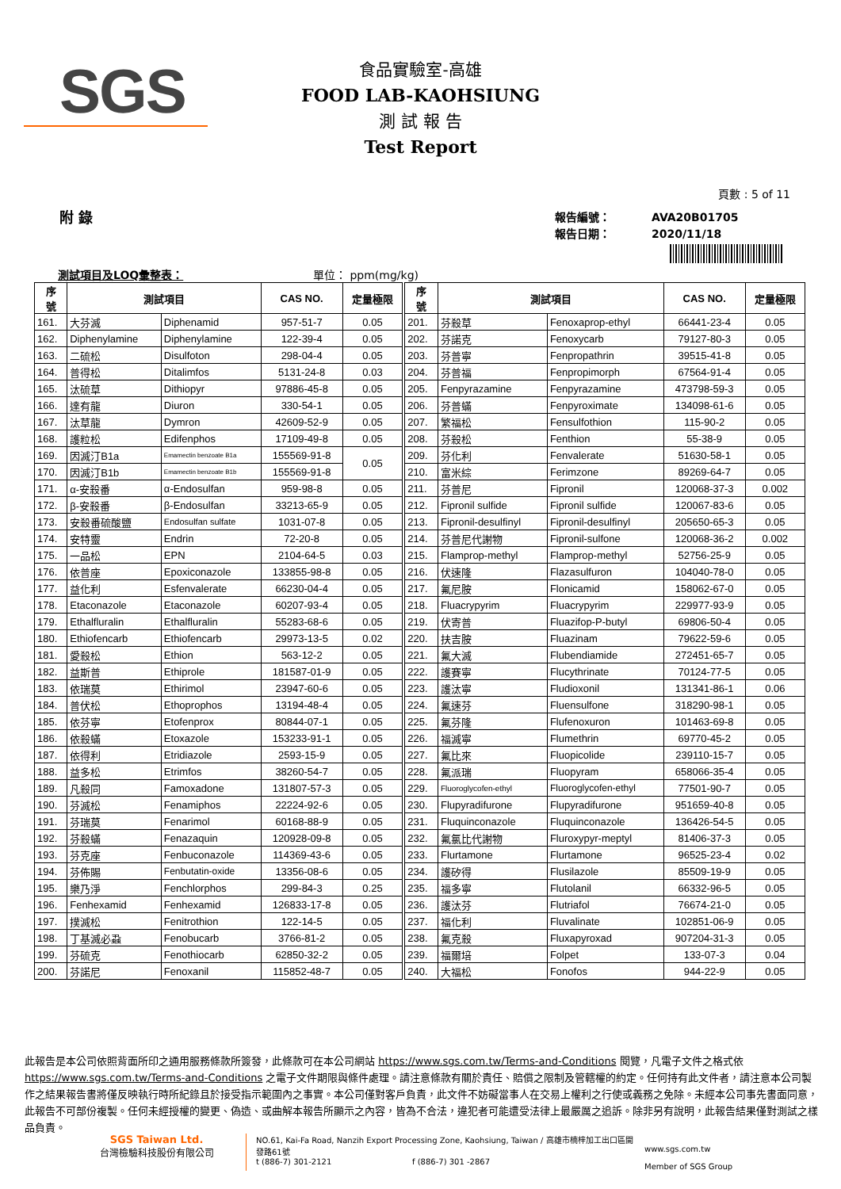SGS
食品實驗室-高雄
FOOD LAB-KAOHSIUNG
測 試 報 告
Test Report
頁數 : 5 of 11
附 錄
報告編號：
報告日期：
AVA20B01705
2020/11/18
測試項目及LOQ彙整表： 單位： ppm(mg/kg)
| 序 號 | 測試項目 | | CAS NO. | 定量極限 | 序 號 | 測試項目 | | CAS NO. | 定量極限 |
| --- | --- | --- | --- | --- | --- | --- | --- | --- | --- |
| 161. | 大芬滅 | Diphenamid | 957-51-7 | 0.05 | 201. | 芬殺草 | Fenoxaprop-ethyl | 66441-23-4 | 0.05 |
| 162. | Diphenylamine | Diphenylamine | 122-39-4 | 0.05 | 202. | 芬諾克 | Fenoxycarb | 79127-80-3 | 0.05 |
| 163. | 二硫松 | Disulfoton | 298-04-4 | 0.05 | 203. | 芬普寧 | Fenpropathrin | 39515-41-8 | 0.05 |
| 164. | 普得松 | Ditalimfos | 5131-24-8 | 0.03 | 204. | 芬普福 | Fenpropimorph | 67564-91-4 | 0.05 |
| 165. | 汰硫草 | Dithiopyr | 97886-45-8 | 0.05 | 205. | Fenpyrazamine | Fenpyrazamine | 473798-59-3 | 0.05 |
| 166. | 達有龍 | Diuron | 330-54-1 | 0.05 | 206. | 芬普蟎 | Fenpyroximate | 134098-61-6 | 0.05 |
| 167. | 汰草龍 | Dymron | 42609-52-9 | 0.05 | 207. | 繁福松 | Fensulfothion | 115-90-2 | 0.05 |
| 168. | 護粒松 | Edifenphos | 17109-49-8 | 0.05 | 208. | 芬殺松 | Fenthion | 55-38-9 | 0.05 |
| 169. | 因滅汀B1a | Emamectin benzoate B1a | 155569-91-8 | 0.05 | 209. | 芬化利 | Fenvalerate | 51630-58-1 | 0.05 |
| 170. | 因滅汀B1b | Emamectin benzoate B1b | 155569-91-8 | | 210. | 富米綜 | Ferimzone | 89269-64-7 | 0.05 |
| 171. | α-安殺番 | α-Endosulfan | 959-98-8 | 0.05 | 211. | 芬普尼 | Fipronil | 120068-37-3 | 0.002 |
| 172. | β-安殺番 | β-Endosulfan | 33213-65-9 | 0.05 | 212. | Fipronil sulfide | Fipronil sulfide | 120067-83-6 | 0.05 |
| 173. | 安殺番硫酸鹽 | Endosulfan sulfate | 1031-07-8 | 0.05 | 213. | Fipronil-desulfinyl | Fipronil-desulfinyl | 205650-65-3 | 0.05 |
| 174. | 安特靈 | Endrin | 72-20-8 | 0.05 | 214. | 芬普尼代謝物 | Fipronil-sulfone | 120068-36-2 | 0.002 |
| 175. | 一品松 | EPN | 2104-64-5 | 0.03 | 215. | Flamprop-methyl | Flamprop-methyl | 52756-25-9 | 0.05 |
| 176. | 依普座 | Epoxiconazole | 133855-98-8 | 0.05 | 216. | 伏速隆 | Flazasulfuron | 104040-78-0 | 0.05 |
| 177. | 益化利 | Esfenvalerate | 66230-04-4 | 0.05 | 217. | 氟尼胺 | Flonicamid | 158062-67-0 | 0.05 |
| 178. | Etaconazole | Etaconazole | 60207-93-4 | 0.05 | 218. | Fluacrypyrim | Fluacrypyrim | 229977-93-9 | 0.05 |
| 179. | Ethalfluralin | Ethalfluralin | 55283-68-6 | 0.05 | 219. | 伏寄普 | Fluazifop-P-butyl | 69806-50-4 | 0.05 |
| 180. | Ethiofencarb | Ethiofencarb | 29973-13-5 | 0.02 | 220. | 扶吉胺 | Fluazinam | 79622-59-6 | 0.05 |
| 181. | 愛殺松 | Ethion | 563-12-2 | 0.05 | 221. | 氟大滅 | Flubendiamide | 272451-65-7 | 0.05 |
| 182. | 益斯普 | Ethiprole | 181587-01-9 | 0.05 | 222. | 護賽寧 | Flucythrinate | 70124-77-5 | 0.05 |
| 183. | 依瑞莫 | Ethirimol | 23947-60-6 | 0.05 | 223. | 護汰寧 | Fludioxonil | 131341-86-1 | 0.06 |
| 184. | 普伏松 | Ethoprophos | 13194-48-4 | 0.05 | 224. | 氟速芬 | Fluensulfone | 318290-98-1 | 0.05 |
| 185. | 依芬寧 | Etofenprox | 80844-07-1 | 0.05 | 225. | 氟芬隆 | Flufenoxuron | 101463-69-8 | 0.05 |
| 186. | 依殺蟎 | Etoxazole | 153233-91-1 | 0.05 | 226. | 福滅寧 | Flumethrin | 69770-45-2 | 0.05 |
| 187. | 依得利 | Etridiazole | 2593-15-9 | 0.05 | 227. | 氟比來 | Fluopicolide | 239110-15-7 | 0.05 |
| 188. | 益多松 | Etrimfos | 38260-54-7 | 0.05 | 228. | 氟派瑞 | Fluopyram | 658066-35-4 | 0.05 |
| 189. | 凡殺同 | Famoxadone | 131807-57-3 | 0.05 | 229. | Fluoroglycofen-ethyl | Fluoroglycofen-ethyl | 77501-90-7 | 0.05 |
| 190. | 芬滅松 | Fenamiphos | 22224-92-6 | 0.05 | 230. | Flupyradifurone | Flupyradifurone | 951659-40-8 | 0.05 |
| 191. | 芬瑞莫 | Fenarimol | 60168-88-9 | 0.05 | 231. | Fluquinconazole | Fluquinconazole | 136426-54-5 | 0.05 |
| 192. | 芬殺蟎 | Fenazaquin | 120928-09-8 | 0.05 | 232. | 氟氯比代謝物 | Fluroxypyr-meptyl | 81406-37-3 | 0.05 |
| 193. | 芬克座 | Fenbuconazole | 114369-43-6 | 0.05 | 233. | Flurtamone | Flurtamone | 96525-23-4 | 0.02 |
| 194. | 芬佈賜 | Fenbutatin-oxide | 13356-08-6 | 0.05 | 234. | 護矽得 | Flusilazole | 85509-19-9 | 0.05 |
| 195. | 樂乃淨 | Fenchlorphos | 299-84-3 | 0.25 | 235. | 福多寧 | Flutolanil | 66332-96-5 | 0.05 |
| 196. | Fenhexamid | Fenhexamid | 126833-17-8 | 0.05 | 236. | 護汰芬 | Flutriafol | 76674-21-0 | 0.05 |
| 197. | 撲滅松 | Fenitrothion | 122-14-5 | 0.05 | 237. | 福化利 | Fluvalinate | 102851-06-9 | 0.05 |
| 198. | 丁基滅必蝨 | Fenobucarb | 3766-81-2 | 0.05 | 238. | 氟克殺 | Fluxapyroxad | 907204-31-3 | 0.05 |
| 199. | 芬硫克 | Fenothiocarb | 62850-32-2 | 0.05 | 239. | 福爾培 | Folpet | 133-07-3 | 0.04 |
| 200. | 芬諾尼 | Fenoxanil | 115852-48-7 | 0.05 | 240. | 大福松 | Fonofos | 944-22-9 | 0.05 |
此報告是本公司依照背面所印之通用服務條款所簽發，此條款可在本公司網站 https://www.sgs.com.tw/Terms-and-Conditions 閱覽，凡電子文件之格式依 https://www.sgs.com.tw/Terms-and-Conditions 之電子文件期限與條件處理。請注意條款有關於責任、賠償之限制及管轄權的約定。任何持有此文件者，請注意本公司製作之結果報告書將僅反映執行時所紀錄且於接受指示範圍內之事實。本公司僅對客戶負責，此文件不妨礙當事人在交易上權利之行使或義務之免除。未經本公司事先書面同意，此報告不可部份複製。任何未經授權的變更、偽造、或曲解本報告所顯示之內容，皆為不合法，違犯者可能遭受法律上最嚴厲之追訴。除非另有說明，此報告結果僅對測試之樣品負責。
SGS Taiwan Ltd.
台灣檢驗科技股份有限公司
NO.61, Kai-Fa Road, Nanzih Export Processing Zone, Kaohsiung, Taiwan / 高雄市楠梓加工出口區開發路61號
t (886-7) 301-2121 f (886-7) 301 -2867
www.sgs.com.tw
Member of SGS Group